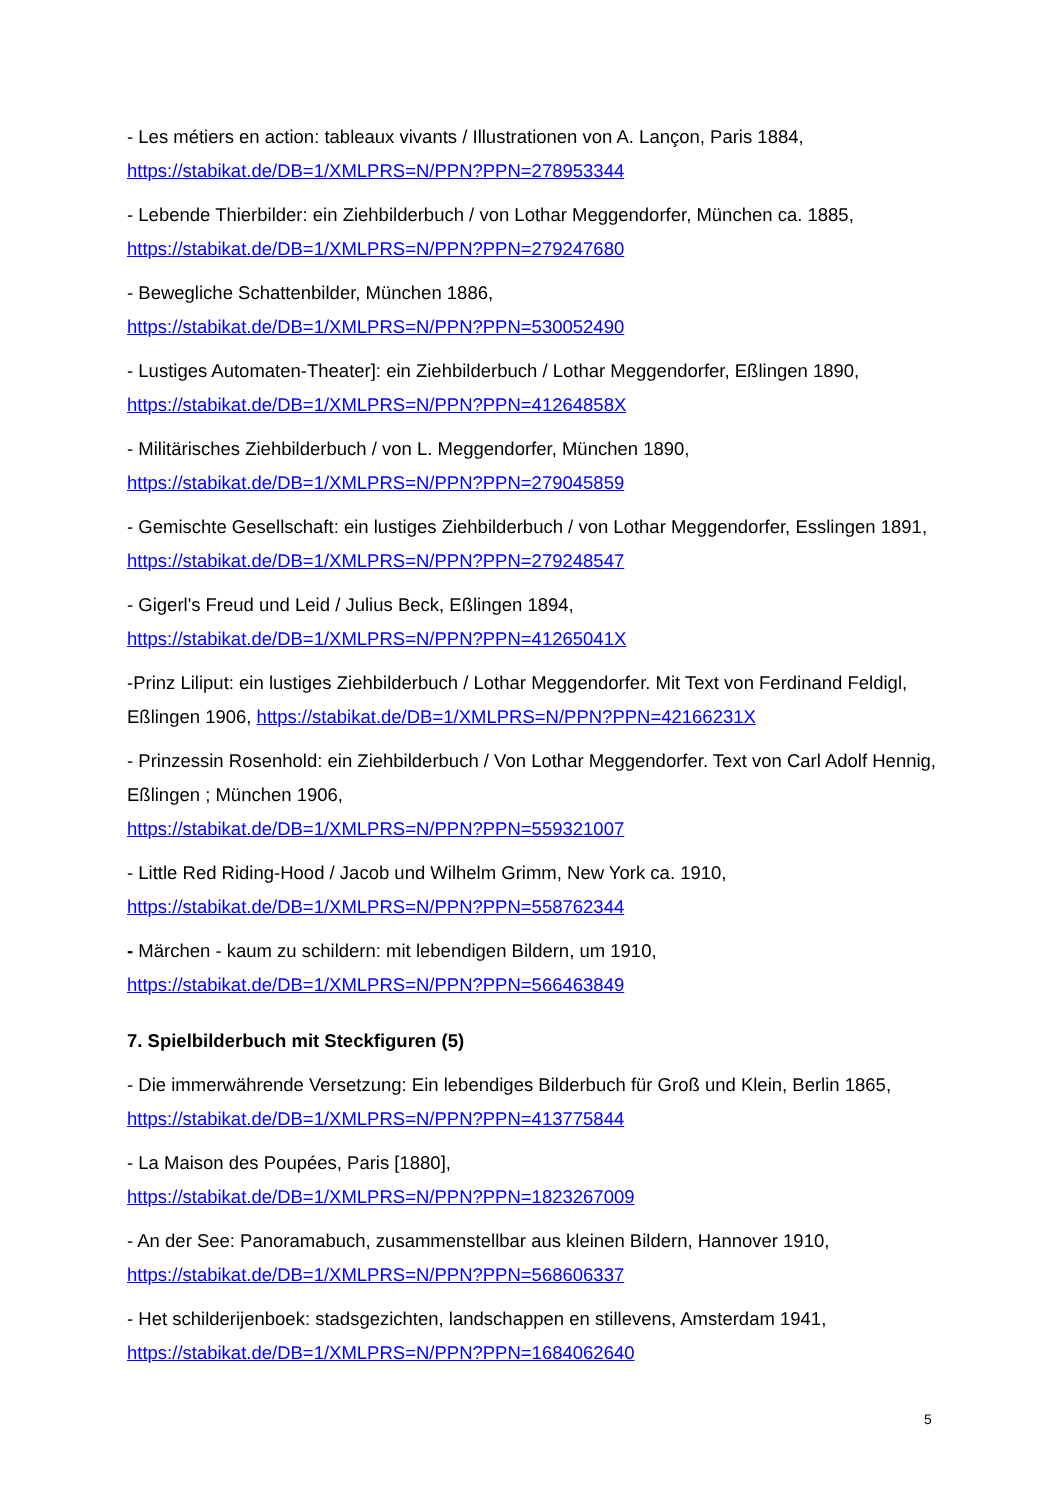- Les métiers en action: tableaux vivants / Illustrationen von A. Lançon, Paris 1884,
https://stabikat.de/DB=1/XMLPRS=N/PPN?PPN=278953344
- Lebende Thierbilder: ein Ziehbilderbuch / von Lothar Meggendorfer, München ca. 1885,
https://stabikat.de/DB=1/XMLPRS=N/PPN?PPN=279247680
- Bewegliche Schattenbilder, München 1886,
https://stabikat.de/DB=1/XMLPRS=N/PPN?PPN=530052490
- Lustiges Automaten-Theater]: ein Ziehbilderbuch / Lothar Meggendorfer, Eßlingen 1890,
https://stabikat.de/DB=1/XMLPRS=N/PPN?PPN=41264858X
- Militärisches Ziehbilderbuch / von L. Meggendorfer, München 1890,
https://stabikat.de/DB=1/XMLPRS=N/PPN?PPN=279045859
- Gemischte Gesellschaft: ein lustiges Ziehbilderbuch / von Lothar Meggendorfer, Esslingen 1891, https://stabikat.de/DB=1/XMLPRS=N/PPN?PPN=279248547
- Gigerl's Freud und Leid / Julius Beck, Eßlingen 1894,
https://stabikat.de/DB=1/XMLPRS=N/PPN?PPN=41265041X
-Prinz Liliput: ein lustiges Ziehbilderbuch / Lothar Meggendorfer. Mit Text von Ferdinand Feldigl, Eßlingen 1906, https://stabikat.de/DB=1/XMLPRS=N/PPN?PPN=42166231X
- Prinzessin Rosenhold: ein Ziehbilderbuch / Von Lothar Meggendorfer. Text von Carl Adolf Hennig, Eßlingen ; München 1906,
https://stabikat.de/DB=1/XMLPRS=N/PPN?PPN=559321007
- Little Red Riding-Hood / Jacob und Wilhelm Grimm, New York ca. 1910,
https://stabikat.de/DB=1/XMLPRS=N/PPN?PPN=558762344
- Märchen - kaum zu schildern: mit lebendigen Bildern, um 1910,
https://stabikat.de/DB=1/XMLPRS=N/PPN?PPN=566463849
7. Spielbilderbuch mit Steckfiguren (5)
- Die immerwährende Versetzung: Ein lebendiges Bilderbuch für Groß und Klein, Berlin 1865, https://stabikat.de/DB=1/XMLPRS=N/PPN?PPN=413775844
- La Maison des Poupées, Paris [1880],
https://stabikat.de/DB=1/XMLPRS=N/PPN?PPN=1823267009
- An der See: Panoramabuch, zusammenstellbar aus kleinen Bildern, Hannover 1910,
https://stabikat.de/DB=1/XMLPRS=N/PPN?PPN=568606337
- Het schilderijenboek: stadsgezichten, landschappen en stillevens, Amsterdam 1941,
https://stabikat.de/DB=1/XMLPRS=N/PPN?PPN=1684062640
5